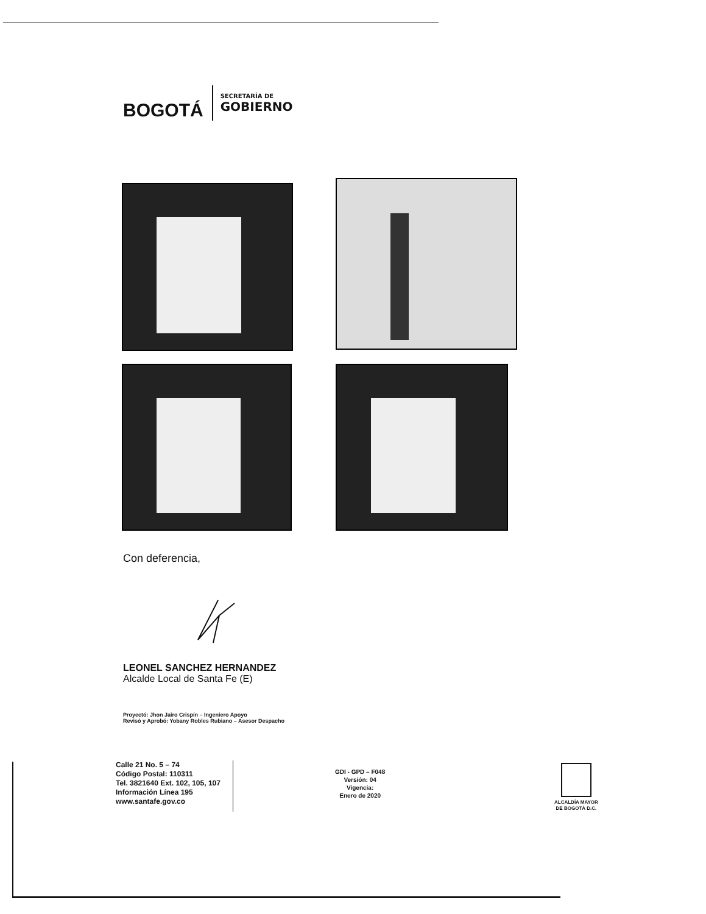BOGOTÁ
SECRETARÍA DE
GOBIERNO
Con deferencia,
LEONEL SANCHEZ HERNANDEZ
Alcalde Local de Santa Fe (E)
Proyectó: Jhon Jairo Crispín – Ingeniero Apoyo
Revisó y Aprobó: Yobany Robles Rubiano – Asesor Despacho
Calle 21 No. 5 – 74
Código Postal: 110311
Tel. 3821640 Ext. 102, 105, 107
Información Línea 195
www.santafe.gov.co
GDI - GPD – F048
Versión: 04
Vigencia:
Enero de 2020
ALCALDÍA MAYOR
DE BOGOTÁ D.C.